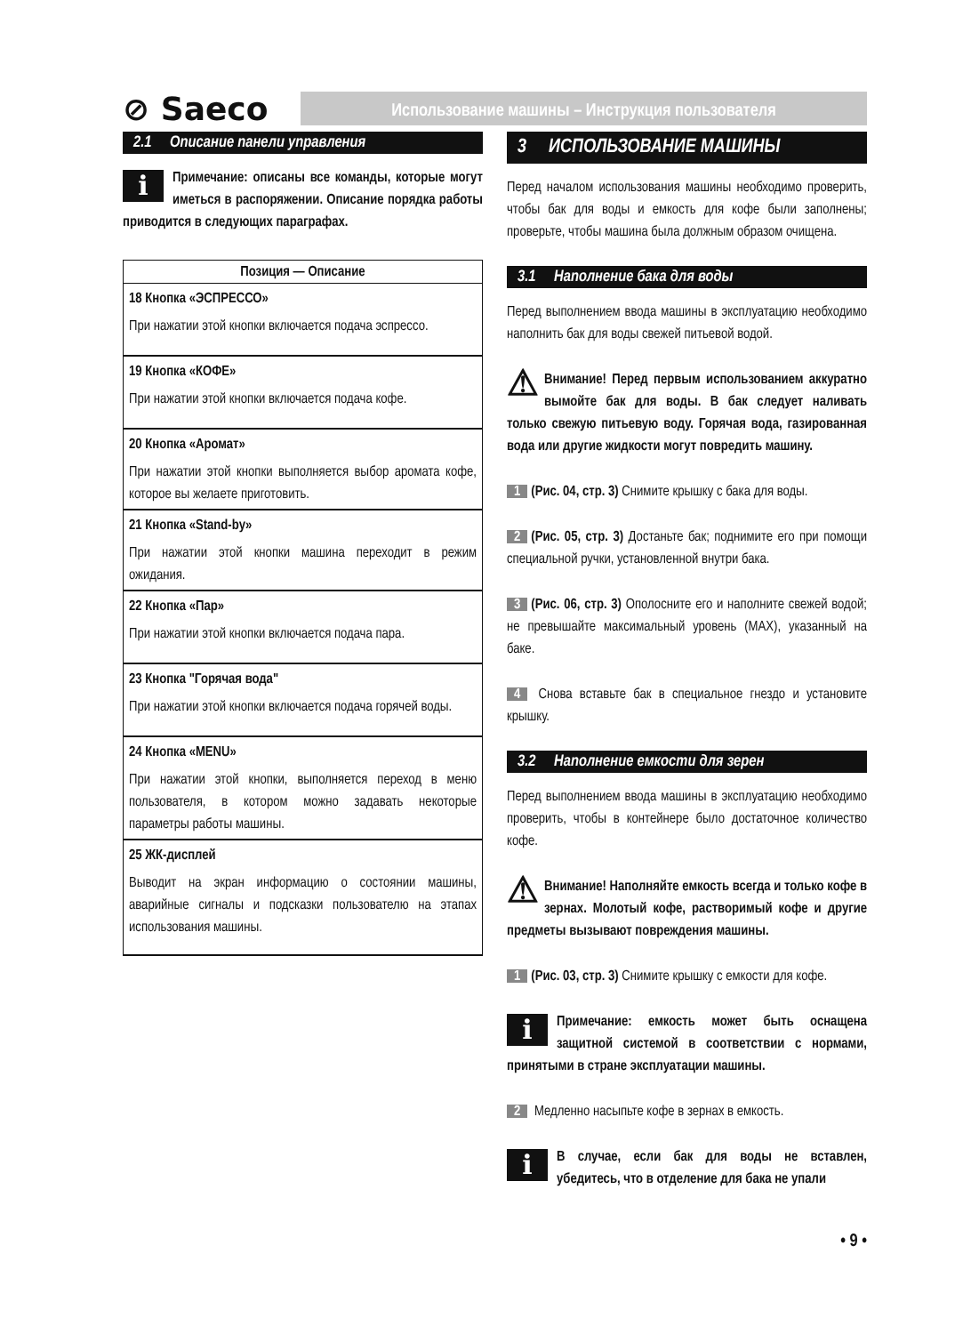⊘ Saeco
Использование машины – Инструкция пользователя
2.1 Описание панели управления
i Примечание: описаны все команды, которые могут иметься в распоряжении. Описание порядка работы приводится в следующих параграфах.
| Позиция — Описание |
| --- |
| 18 Кнопка «ЭСПРЕССО» При нажатии этой кнопки включается подача эспрессо. |
| 19 Кнопка «КОФЕ» При нажатии этой кнопки включается подача кофе. |
| 20 Кнопка «Аромат» При нажатии этой кнопки выполняется выбор аромата кофе, которое вы желаете приготовить. |
| 21 Кнопка «Stand-by» При нажатии этой кнопки машина переходит в режим ожидания. |
| 22 Кнопка «Пар» При нажатии этой кнопки включается подача пара. |
| 23 Кнопка "Горячая вода" При нажатии этой кнопки включается подача горячей воды. |
| 24 Кнопка «MENU» При нажатии этой кнопки, выполняется переход в меню пользователя, в котором можно задавать некоторые параметры работы машины. |
| 25 ЖК-дисплей Выводит на экран информацию о состоянии машины, аварийные сигналы и подсказки пользователю на этапах использования машины. |
3 ИСПОЛЬЗОВАНИЕ МАШИНЫ
Перед началом использования машины необходимо проверить, чтобы бак для воды и емкость для кофе были заполнены; проверьте, чтобы машина была должным образом очищена.
3.1 Наполнение бака для воды
Перед выполнением ввода машины в эксплуатацию необходимо наполнить бак для воды свежей питьевой водой.
⚠ Внимание! Перед первым использованием аккуратно вымойте бак для воды. В бак следует наливать только свежую питьевую воду. Горячая вода, газированная вода или другие жидкости могут повредить машину.
1 (Рис. 04, стр. 3) Снимите крышку с бака для воды.
2 (Рис. 05, стр. 3) Достаньте бак; поднимите его при помощи специальной ручки, установленной внутри бака.
3 (Рис. 06, стр. 3) Ополосните его и наполните свежей водой; не превышайте максимальный уровень (MAX), указанный на баке.
4 Снова вставьте бак в специальное гнездо и установите крышку.
3.2 Наполнение емкости для зерен
Перед выполнением ввода машины в эксплуатацию необходимо проверить, чтобы в контейнере было достаточное количество кофе.
⚠ Внимание! Наполняйте емкость всегда и только кофе в зернах. Молотый кофе, растворимый кофе и другие предметы вызывают повреждения машины.
1 (Рис. 03, стр. 3) Снимите крышку с емкости для кофе.
i Примечание: емкость может быть оснащена защитной системой в соответствии с нормами, принятыми в стране эксплуатации машины.
2 Медленно насыпьте кофе в зернах в емкость.
i В случае, если бак для воды не вставлен, убедитесь, что в отделение для бака не упали
• 9 •